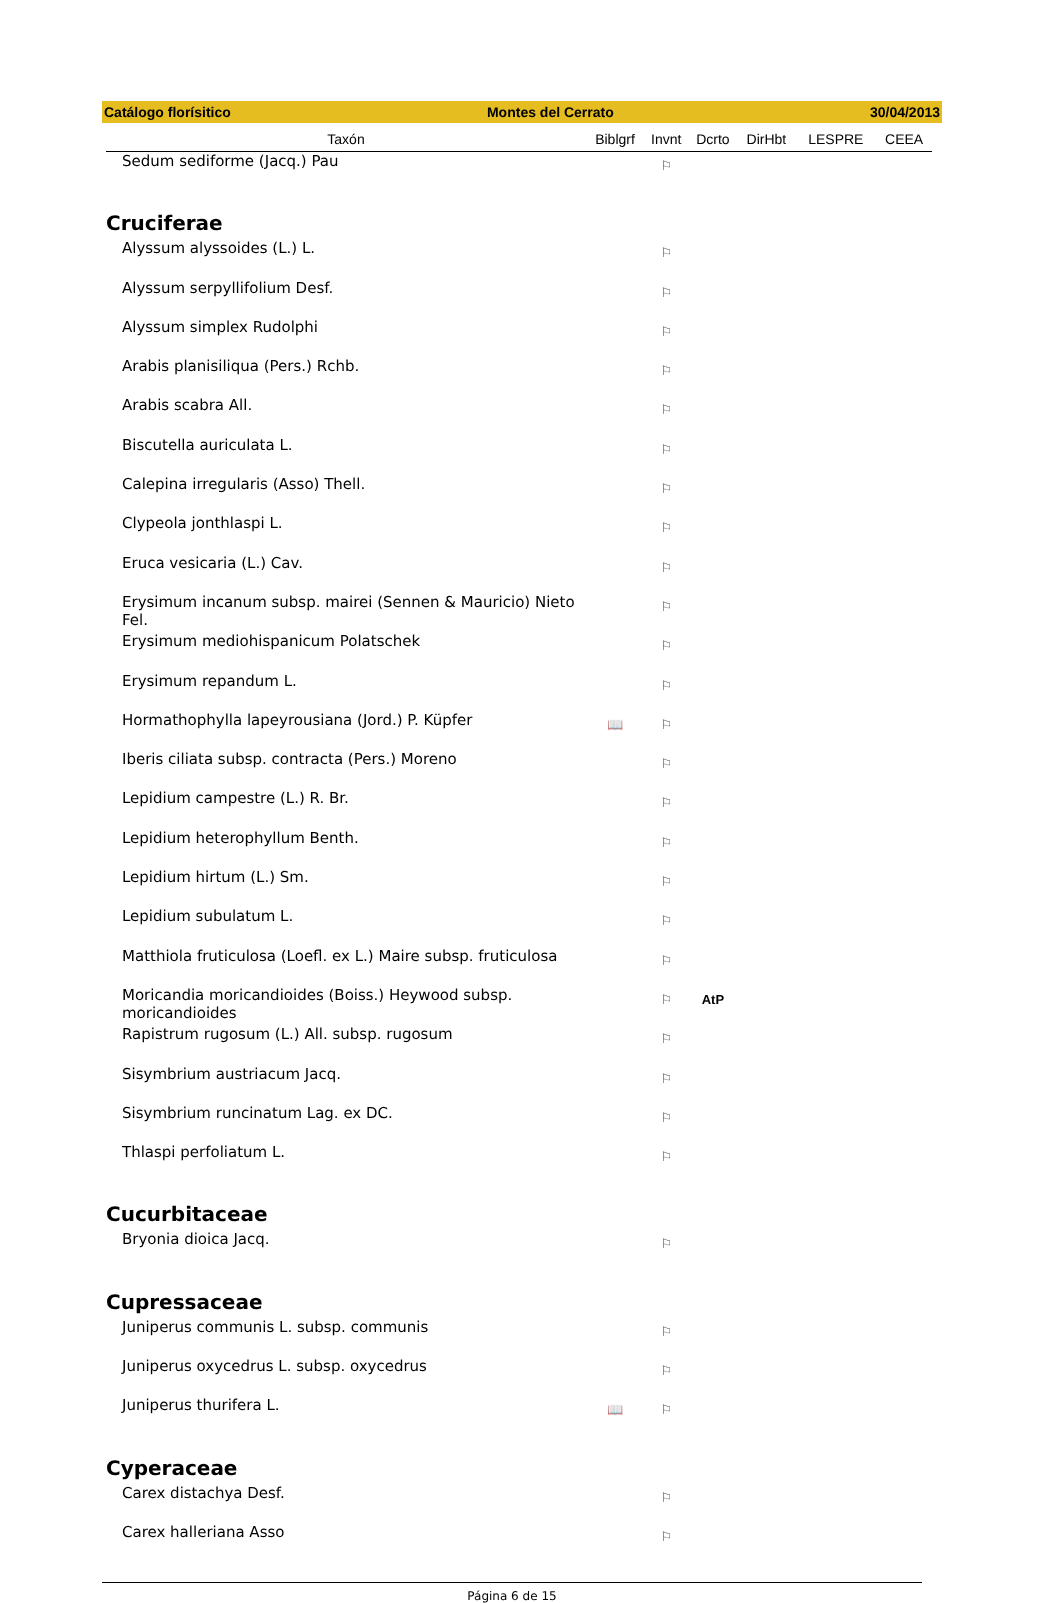Catálogo florísitico Montes del Cerrato 30/04/2013
| Taxón | Biblgrf | Invnt | Dcrto | DirHbt | LESPRE | CEEA |
| --- | --- | --- | --- | --- | --- | --- |
| Sedum sediforme (Jacq.) Pau | | ⚐ | | | | |
| Cruciferae | | | | | | |
| Alyssum alyssoides (L.) L. | | ⚐ | | | | |
| Alyssum serpyllifolium Desf. | | ⚐ | | | | |
| Alyssum simplex Rudolphi | | ⚐ | | | | |
| Arabis planisiliqua (Pers.) Rchb. | | ⚐ | | | | |
| Arabis scabra All. | | ⚐ | | | | |
| Biscutella auriculata L. | | ⚐ | | | | |
| Calepina irregularis (Asso) Thell. | | ⚐ | | | | |
| Clypeola jonthlaspi L. | | ⚐ | | | | |
| Eruca vesicaria (L.) Cav. | | ⚐ | | | | |
| Erysimum incanum subsp. mairei (Sennen & Mauricio) Nieto Fel. | | ⚐ | | | | |
| Erysimum mediohispanicum Polatschek | | ⚐ | | | | |
| Erysimum repandum L. | | ⚐ | | | | |
| Hormathophylla lapeyrousiana (Jord.) P. Küpfer | 📖 | ⚐ | | | | |
| Iberis ciliata subsp. contracta (Pers.) Moreno | | ⚐ | | | | |
| Lepidium campestre (L.) R. Br. | | ⚐ | | | | |
| Lepidium heterophyllum Benth. | | ⚐ | | | | |
| Lepidium hirtum (L.) Sm. | | ⚐ | | | | |
| Lepidium subulatum L. | | ⚐ | | | | |
| Matthiola fruticulosa (Loefl. ex L.) Maire subsp. fruticulosa | | ⚐ | | | | |
| Moricandia moricandioides (Boiss.) Heywood subsp. moricandioides | | ⚐ | AtP | | | |
| Rapistrum rugosum (L.) All. subsp. rugosum | | ⚐ | | | | |
| Sisymbrium austriacum Jacq. | | ⚐ | | | | |
| Sisymbrium runcinatum Lag. ex DC. | | ⚐ | | | | |
| Thlaspi perfoliatum L. | | ⚐ | | | | |
| Cucurbitaceae | | | | | | |
| Bryonia dioica Jacq. | | ⚐ | | | | |
| Cupressaceae | | | | | | |
| Juniperus communis L. subsp. communis | | ⚐ | | | | |
| Juniperus oxycedrus L. subsp. oxycedrus | | ⚐ | | | | |
| Juniperus thurifera L. | 📖 | ⚐ | | | | |
| Cyperaceae | | | | | | |
| Carex distachya Desf. | | ⚐ | | | | |
| Carex halleriana Asso | | ⚐ | | | | |
Página 6 de 15